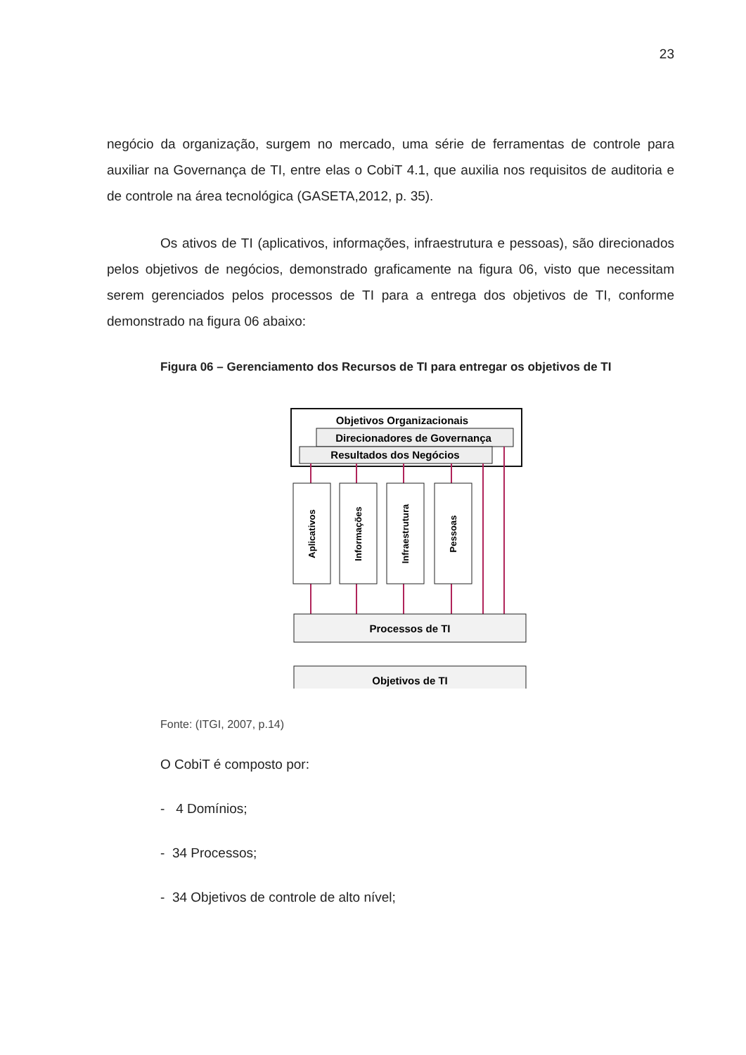23
negócio da organização, surgem no mercado, uma série de ferramentas de controle para auxiliar na Governança de TI, entre elas o CobiT 4.1, que auxilia nos requisitos de auditoria e de controle na área tecnológica (GASETA,2012, p. 35).
Os ativos de TI (aplicativos, informações, infraestrutura e pessoas), são direcionados pelos objetivos de negócios, demonstrado graficamente na figura 06, visto que necessitam serem gerenciados pelos processos de TI para a entrega dos objetivos de TI, conforme demonstrado na figura 06 abaixo:
Figura 06 – Gerenciamento dos Recursos de TI para entregar os objetivos de TI
Objetivos Organizacionais
Direcionadores de Governança
Resultados dos Negócios
Aplicativos
Informações
Infraestrutura
Pessoas
Processos de TI
Objetivos de TI
Fonte: (ITGI, 2007, p.14)
O CobiT é composto por:
- 4 Domínios;
- 34 Processos;
- 34 Objetivos de controle de alto nível;